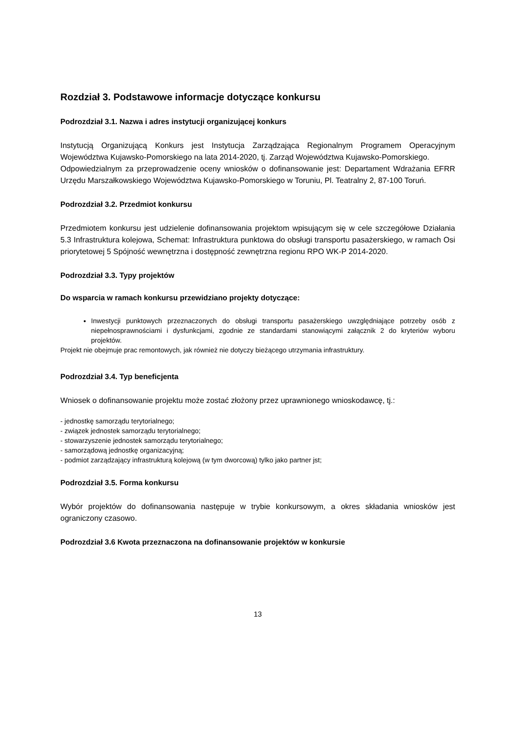Rozdział 3. Podstawowe informacje dotyczące konkursu
Podrozdział 3.1. Nazwa i adres instytucji organizującej konkurs
Instytucją Organizującą Konkurs jest Instytucja Zarządzająca Regionalnym Programem Operacyjnym Województwa Kujawsko-Pomorskiego na lata 2014-2020, tj. Zarząd Województwa Kujawsko-Pomorskiego.
Odpowiedzialnym za przeprowadzenie oceny wniosków o dofinansowanie jest: Departament Wdrażania EFRR Urzędu Marszałkowskiego Województwa Kujawsko-Pomorskiego w Toruniu, Pl. Teatralny 2, 87-100 Toruń.
Podrozdział 3.2. Przedmiot konkursu
Przedmiotem konkursu jest udzielenie dofinansowania projektom wpisującym się w cele szczegółowe Działania 5.3 Infrastruktura kolejowa, Schemat: Infrastruktura punktowa do obsługi transportu pasażerskiego, w ramach Osi priorytetowej 5 Spójność wewnętrzna i dostępność zewnętrzna regionu RPO WK-P 2014-2020.
Podrozdział 3.3. Typy projektów
Do wsparcia w ramach konkursu przewidziano projekty dotyczące:
Inwestycji punktowych przeznaczonych do obsługi transportu pasażerskiego uwzględniające potrzeby osób z niepełnosprawnościami i dysfunkcjami, zgodnie ze standardami stanowiącymi załącznik 2 do kryteriów wyboru projektów.
Projekt nie obejmuje prac remontowych, jak również nie dotyczy bieżącego utrzymania infrastruktury.
Podrozdział 3.4. Typ beneficjenta
Wniosek o dofinansowanie projektu może zostać złożony przez uprawnionego wnioskodawcę, tj.:
- jednostkę samorządu terytorialnego;
- związek jednostek samorządu terytorialnego;
- stowarzyszenie jednostek samorządu terytorialnego;
- samorządową jednostkę organizacyjną;
- podmiot zarządzający infrastrukturą kolejową (w tym dworcową) tylko jako partner jst;
Podrozdział 3.5. Forma konkursu
Wybór projektów do dofinansowania następuje w trybie konkursowym, a okres składania wniosków jest ograniczony czasowo.
Podrozdział 3.6 Kwota przeznaczona na dofinansowanie projektów w konkursie
13